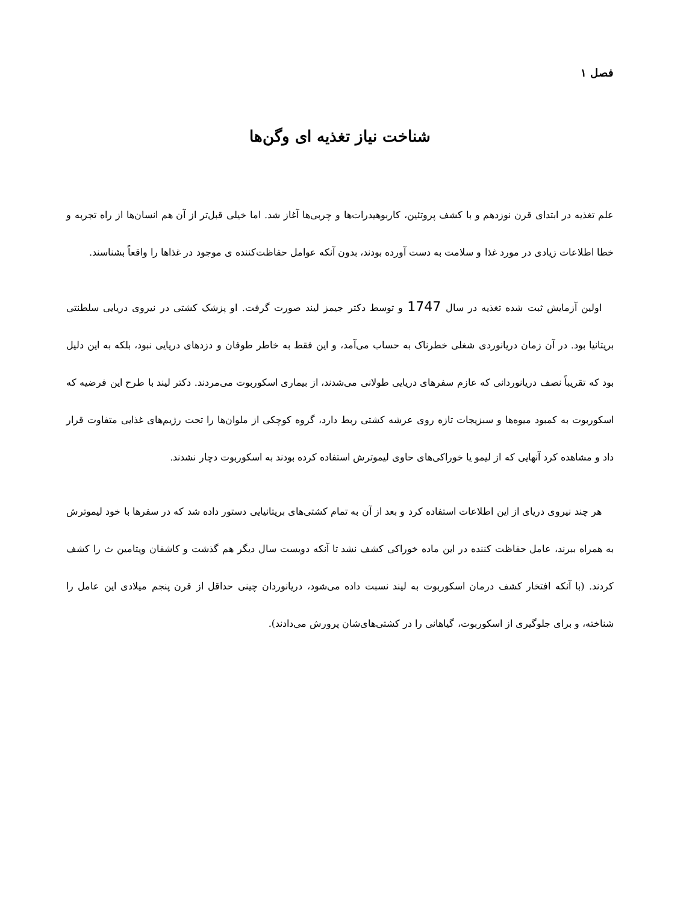فصل ۱
شناخت نیاز تغذیه ای وگن‌ها
علم تغذیه در ابتدای قرن نوزدهم و با کشف پروتئین، کاربوهیدرات‌ها و چربی‌ها آغاز شد. اما خیلی قبل‌تر از آن هم انسان‌ها از راه تجربه و خطا اطلاعات زیادی در مورد غذا و سلامت به دست آورده بودند، بدون آنکه عوامل حفاظت‌کننده ی موجود در غذاها را واقعاً بشناسند.
اولین آزمایش ثبت شده تغذیه در سال 1747 و توسط دکتر جیمز لیند صورت گرفت. او پزشک کشتی در نیروی دریایی سلطنتی بریتانیا بود. در آن زمان دریانوردی شغلی خطرناک به حساب می‌آمد، و این فقط به خاطر طوفان و دزدهای دریایی نبود، بلکه به این دلیل بود که تقریباً نصف دریانوردانی که عازم سفرهای دریایی طولانی می‌شدند، از بیماری اسکوربوت می‌مردند. دکتر لیند با طرح این فرضیه که اسکوربوت به کمبود میوه‌ها و سبزیجات تازه روی عرشه کشتی ربط دارد، گروه کوچکی از ملوان‌ها را تحت رژیم‌های غذایی متفاوت قرار داد و مشاهده کرد آنهایی که از لیمو یا خوراکی‌های حاوی لیموترش استفاده کرده بودند به اسکوربوت دچار نشدند.
هر چند نیروی دریای از این اطلاعات استفاده کرد و بعد از آن به تمام کشتی‌های بریتانیایی دستور داده شد که در سفرها با خود لیموترش به همراه ببرند، عامل حفاظت کننده در این ماده خوراکی کشف نشد تا آنکه دویست سال دیگر هم گذشت و کاشفان ویتامین ث را کشف کردند. (با آنکه افتخار کشف درمان اسکوربوت به لیند نسبت داده می‌شود، دریانوردان چینی حداقل از قرن پنجم میلادی این عامل را شناخته، و برای جلوگیری از اسکوربوت، گیاهانی را در کشتی‌های‌شان پرورش می‌دادند).